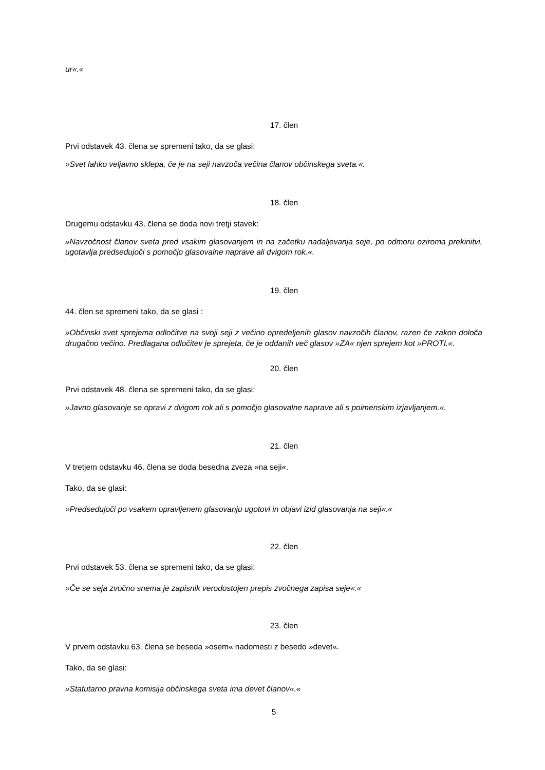ur«.«
17. člen
Prvi odstavek 43. člena se spremeni tako, da se glasi:
»Svet lahko veljavno sklepa, če je na seji navzoča večina članov občinskega sveta.«.
18. člen
Drugemu odstavku 43. člena se doda novi tretji stavek:
»Navzočnost članov sveta pred vsakim glasovanjem in na začetku nadaljevanja seje, po odmoru oziroma prekinitvi, ugotavlja predsedujoči s pomočjo glasovalne naprave ali dvigom rok.«.
19. člen
44. člen se spremeni tako, da se glasi :
»Občinski svet sprejema odločitve na svoji seji z večino opredeljenih glasov navzočih članov, razen če zakon določa drugačno večino. Predlagana odločitev je sprejeta, če je oddanih več glasov »ZA« njen sprejem kot »PROTI.«.
20. člen
Prvi odstavek 48. člena se spremeni tako, da se glasi:
»Javno glasovanje se opravi z dvigom rok ali s pomočjo glasovalne naprave ali s poimenskim izjavljanjem.«.
21. člen
V tretjem odstavku 46. člena se doda besedna zveza »na seji«.
Tako, da se glasi:
»Predsedujoči po vsakem opravljenem glasovanju ugotovi in objavi izid glasovanja na seji«.«
22. člen
Prvi odstavek 53. člena se spremeni tako, da se glasi:
»Če se seja zvočno snema je zapisnik verodostojen prepis zvočnega zapisa seje«.«
23. člen
V prvem odstavku 63. člena se beseda »osem« nadomesti z besedo »devet«.
Tako, da se glasi:
»Statutarno pravna komisija občinskega sveta ima devet članov«.«
5